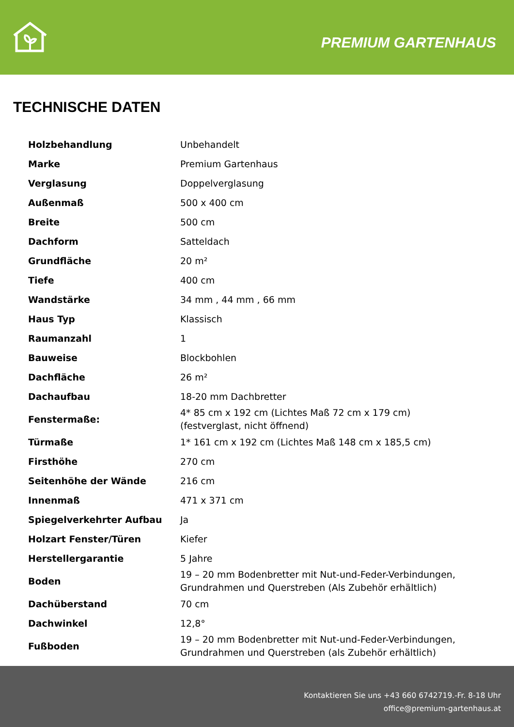PREMIUM GARTENHAUS
TECHNISCHE DATEN
| Holzbehandlung | Unbehandelt |
| Marke | Premium Gartenhaus |
| Verglasung | Doppelverglasung |
| Außenmaß | 500 x 400 cm |
| Breite | 500 cm |
| Dachform | Satteldach |
| Grundfläche | 20 m² |
| Tiefe | 400 cm |
| Wandstärke | 34 mm , 44 mm , 66 mm |
| Haus Typ | Klassisch |
| Raumanzahl | 1 |
| Bauweise | Blockbohlen |
| Dachfläche | 26 m² |
| Dachaufbau | 18-20 mm Dachbretter |
| Fenstermaße: | 4* 85 cm x 192 cm (Lichtes Maß 72 cm x 179 cm) (festverglast, nicht öffnend) |
| Türmaße | 1* 161 cm x 192 cm (Lichtes Maß 148 cm x 185,5 cm) |
| Firsthöhe | 270 cm |
| Seitenhöhe der Wände | 216 cm |
| Innenmaß | 471 x 371 cm |
| Spiegelverkehrter Aufbau | Ja |
| Holzart Fenster/Türen | Kiefer |
| Herstellergarantie | 5 Jahre |
| Boden | 19 – 20 mm Bodenbretter mit Nut-und-Feder-Verbindungen, Grundrahmen und Querstreben (Als Zubehör erhältlich) |
| Dachüberstand | 70 cm |
| Dachwinkel | 12,8° |
| Fußboden | 19 – 20 mm Bodenbretter mit Nut-und-Feder-Verbindungen, Grundrahmen und Querstreben (als Zubehör erhältlich) |
Kontaktieren Sie uns +43 660 6742719.-Fr. 8-18 Uhr
office@premium-gartenhaus.at